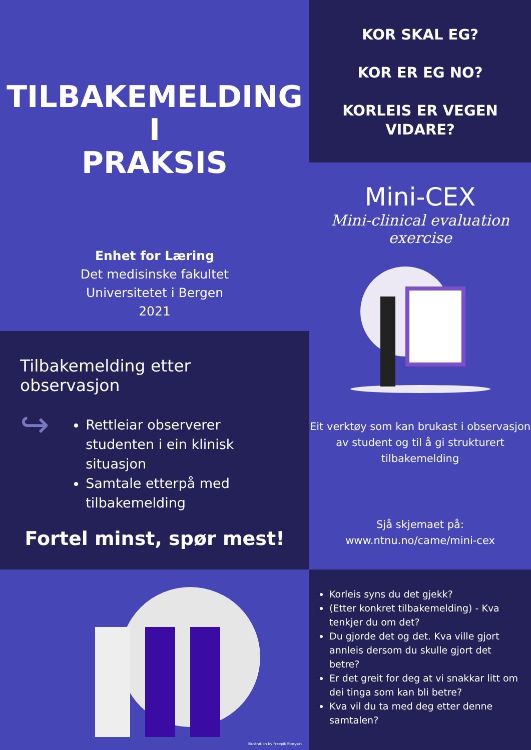TILBAKEMELDING
I
PRAKSIS
Enhet for Læring
Det medisinske fakultet
Universitetet i Bergen
2021
KOR SKAL EG?
KOR ER EG NO?
KORLEIS ER VEGEN
VIDARE?
Mini-CEX
Mini-clinical evaluation exercise
Eit verktøy som kan brukast i observasjon av student og til å gi strukturert tilbakemelding
Sjå skjemaet på:
www.ntnu.no/came/mini-cex
Tilbakemelding etter observasjon
↪
Rettleiar observerer studenten i ein klinisk situasjon
Samtale etterpå med tilbakemelding
Fortel minst, spør mest!
Illustration by Freepik Storyset
Korleis syns du det gjekk?
(Etter konkret tilbakemelding) - Kva tenkjer du om det?
Du gjorde det og det. Kva ville gjort annleis dersom du skulle gjort det betre?
Er det greit for deg at vi snakkar litt om dei tinga som kan bli betre?
Kva vil du ta med deg etter denne samtalen?